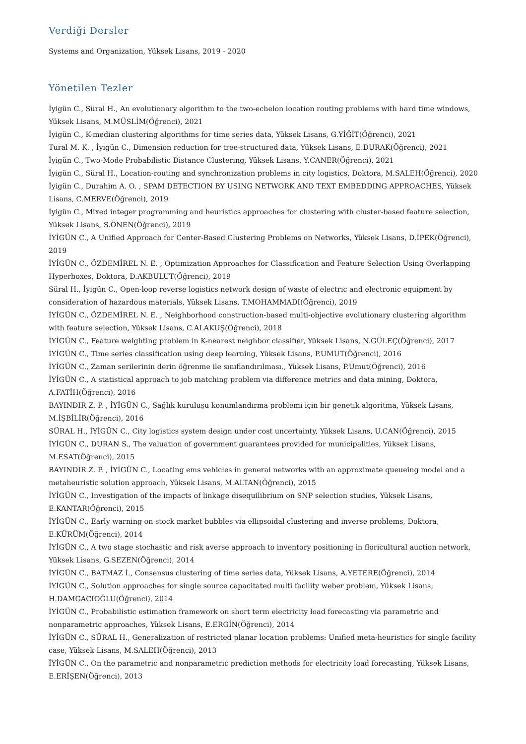Verdiği Dersler
Systems and Organization, Yüksek Lisans, 2019 - 2020
Yönetilen Tezler
İyigün C., Süral H., An evolutionary algorithm to the two-echelon location routing problems with hard time windows, Yüksek Lisans, M.MÜSLİM(Öğrenci), 2021
İyigün C., K-median clustering algorithms for time series data, Yüksek Lisans, G.YİĞİT(Öğrenci), 2021
Tural M. K. , İyigün C., Dimension reduction for tree-structured data, Yüksek Lisans, E.DURAK(Öğrenci), 2021
İyigün C., Two-Mode Probabilistic Distance Clustering, Yüksek Lisans, Y.CANER(Öğrenci), 2021
İyigün C., Süral H., Location-routing and synchronization problems in city logistics, Doktora, M.SALEH(Öğrenci), 2020
İyigün C., Durahim A. O. , SPAM DETECTION BY USING NETWORK AND TEXT EMBEDDING APPROACHES, Yüksek Lisans, C.MERVE(Öğrenci), 2019
İyigün C., Mixed integer programming and heuristics approaches for clustering with cluster-based feature selection, Yüksek Lisans, S.ÖNEN(Öğrenci), 2019
İYİGÜN C., A Unified Approach for Center-Based Clustering Problems on Networks, Yüksek Lisans, D.İPEK(Öğrenci), 2019
İYİGÜN C., ÖZDEMİREL N. E. , Optimization Approaches for Classification and Feature Selection Using Overlapping Hyperboxes, Doktora, D.AKBULUT(Öğrenci), 2019
Süral H., İyigün C., Open-loop reverse logistics network design of waste of electric and electronic equipment by consideration of hazardous materials, Yüksek Lisans, T.MOHAMMADI(Öğrenci), 2019
İYİGÜN C., ÖZDEMİREL N. E. , Neighborhood construction-based multi-objective evolutionary clustering algorithm with feature selection, Yüksek Lisans, C.ALAKUŞ(Öğrenci), 2018
İYİGÜN C., Feature weighting problem in K-nearest neighbor classifier, Yüksek Lisans, N.GÜLEÇ(Öğrenci), 2017
İYİGÜN C., Time series classification using deep learning, Yüksek Lisans, P.UMUT(Öğrenci), 2016
İYİGÜN C., Zaman serilerinin derin öğrenme ile sınıflandırılması., Yüksek Lisans, P.Umut(Öğrenci), 2016
İYİGÜN C., A statistical approach to job matching problem via difference metrics and data mining, Doktora, A.FATİH(Öğrenci), 2016
BAYINDIR Z. P. , İYİGÜN C., Sağlık kuruluşu konumlandırma problemi için bir genetik algoritma, Yüksek Lisans, M.İŞBİLİR(Öğrenci), 2016
SÜRAL H., İYİGÜN C., City logistics system design under cost uncertainty, Yüksek Lisans, U.CAN(Öğrenci), 2015
İYİGÜN C., DURAN S., The valuation of government guarantees provided for municipalities, Yüksek Lisans, M.ESAT(Öğrenci), 2015
BAYINDIR Z. P. , İYİGÜN C., Locating ems vehicles in general networks with an approximate queueing model and a metaheuristic solution approach, Yüksek Lisans, M.ALTAN(Öğrenci), 2015
İYİGÜN C., Investigation of the impacts of linkage disequilibrium on SNP selection studies, Yüksek Lisans, E.KANTAR(Öğrenci), 2015
İYİGÜN C., Early warning on stock market bubbles via ellipsoidal clustering and inverse problems, Doktora, E.KÜRÜM(Öğrenci), 2014
İYİGÜN C., A two stage stochastic and risk averse approach to inventory positioning in floricultural auction network, Yüksek Lisans, G.SEZEN(Öğrenci), 2014
İYİGÜN C., BATMAZ İ., Consensus clustering of time series data, Yüksek Lisans, A.YETERE(Öğrenci), 2014
İYİGÜN C., Solution approaches for single source capacitated multi facility weber problem, Yüksek Lisans, H.DAMGACIOĞLU(Öğrenci), 2014
İYİGÜN C., Probabilistic estimation framework on short term electricity load forecasting via parametric and nonparametric approaches, Yüksek Lisans, E.ERGİN(Öğrenci), 2014
İYİGÜN C., SÜRAL H., Generalization of restricted planar location problems: Unified meta-heuristics for single facility case, Yüksek Lisans, M.SALEH(Öğrenci), 2013
İYİGÜN C., On the parametric and nonparametric prediction methods for electricity load forecasting, Yüksek Lisans, E.ERİŞEN(Öğrenci), 2013